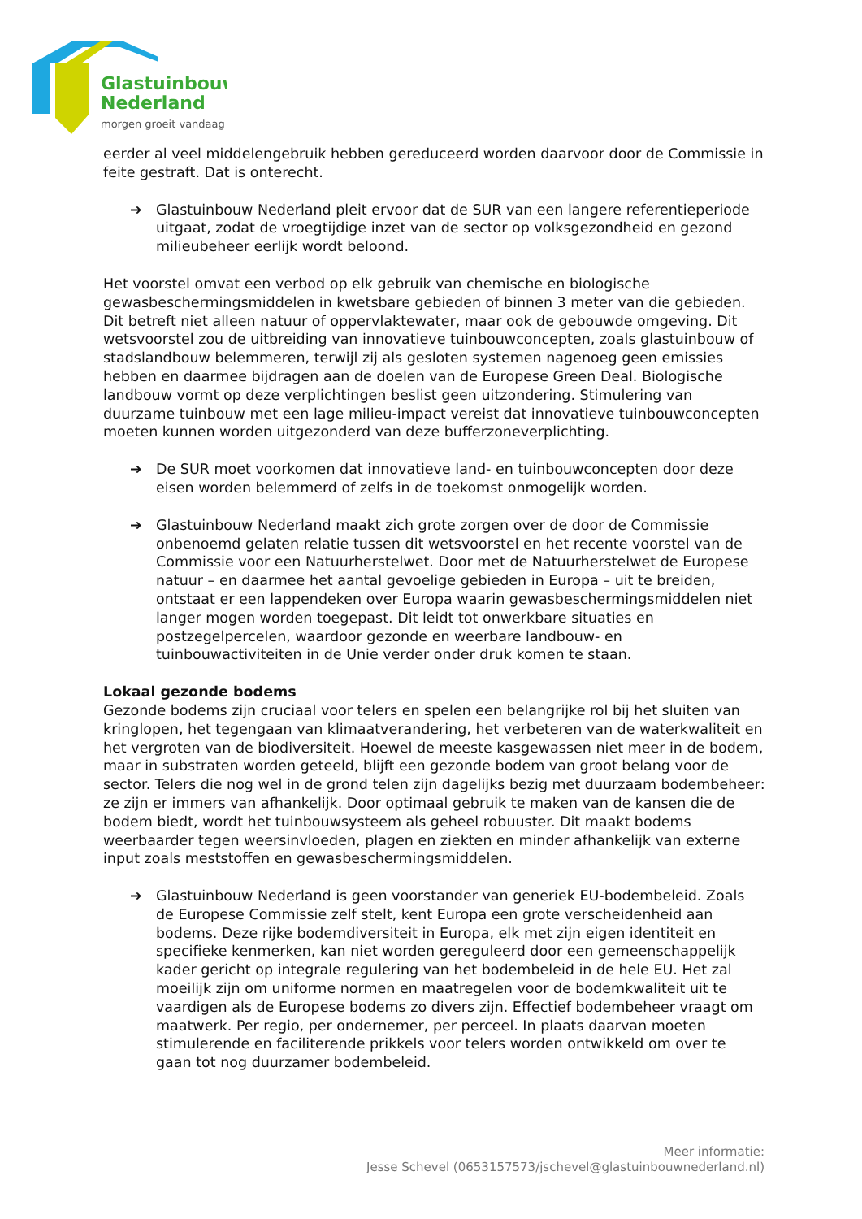Glastuinbouw
Nederland
morgen groeit vandaag
eerder al veel middelengebruik hebben gereduceerd worden daarvoor door de Commissie in feite gestraft. Dat is onterecht.
➔ Glastuinbouw Nederland pleit ervoor dat de SUR van een langere referentieperiode uitgaat, zodat de vroegtijdige inzet van de sector op volksgezondheid en gezond milieubeheer eerlijk wordt beloond.
Het voorstel omvat een verbod op elk gebruik van chemische en biologische gewasbeschermingsmiddelen in kwetsbare gebieden of binnen 3 meter van die gebieden. Dit betreft niet alleen natuur of oppervlaktewater, maar ook de gebouwde omgeving. Dit wetsvoorstel zou de uitbreiding van innovatieve tuinbouwconcepten, zoals glastuinbouw of stadslandbouw belemmeren, terwijl zij als gesloten systemen nagenoeg geen emissies hebben en daarmee bijdragen aan de doelen van de Europese Green Deal. Biologische landbouw vormt op deze verplichtingen beslist geen uitzondering. Stimulering van duurzame tuinbouw met een lage milieu-impact vereist dat innovatieve tuinbouwconcepten moeten kunnen worden uitgezonderd van deze bufferzoneverplichting.
➔ De SUR moet voorkomen dat innovatieve land- en tuinbouwconcepten door deze eisen worden belemmerd of zelfs in de toekomst onmogelijk worden.
➔ Glastuinbouw Nederland maakt zich grote zorgen over de door de Commissie onbenoemd gelaten relatie tussen dit wetsvoorstel en het recente voorstel van de Commissie voor een Natuurherstelwet. Door met de Natuurherstelwet de Europese natuur – en daarmee het aantal gevoelige gebieden in Europa – uit te breiden, ontstaat er een lappendeken over Europa waarin gewasbeschermingsmiddelen niet langer mogen worden toegepast. Dit leidt tot onwerkbare situaties en postzegelpercelen, waardoor gezonde en weerbare landbouw- en tuinbouwactiviteiten in de Unie verder onder druk komen te staan.
Lokaal gezonde bodems
Gezonde bodems zijn cruciaal voor telers en spelen een belangrijke rol bij het sluiten van kringlopen, het tegengaan van klimaatverandering, het verbeteren van de waterkwaliteit en het vergroten van de biodiversiteit. Hoewel de meeste kasgewassen niet meer in de bodem, maar in substraten worden geteeld, blijft een gezonde bodem van groot belang voor de sector. Telers die nog wel in de grond telen zijn dagelijks bezig met duurzaam bodembeheer: ze zijn er immers van afhankelijk. Door optimaal gebruik te maken van de kansen die de bodem biedt, wordt het tuinbouwsysteem als geheel robuuster. Dit maakt bodems weerbaarder tegen weersinvloeden, plagen en ziekten en minder afhankelijk van externe input zoals meststoffen en gewasbeschermingsmiddelen.
➔ Glastuinbouw Nederland is geen voorstander van generiek EU-bodembeleid. Zoals de Europese Commissie zelf stelt, kent Europa een grote verscheidenheid aan bodems. Deze rijke bodemdiversiteit in Europa, elk met zijn eigen identiteit en specifieke kenmerken, kan niet worden gereguleerd door een gemeenschappelijk kader gericht op integrale regulering van het bodembeleid in de hele EU. Het zal moeilijk zijn om uniforme normen en maatregelen voor de bodemkwaliteit uit te vaardigen als de Europese bodems zo divers zijn. Effectief bodembeheer vraagt om maatwerk. Per regio, per ondernemer, per perceel. In plaats daarvan moeten stimulerende en faciliterende prikkels voor telers worden ontwikkeld om over te gaan tot nog duurzamer bodembeleid.
Meer informatie:
Jesse Schevel (0653157573/jschevel@glastuinbouwnederland.nl)